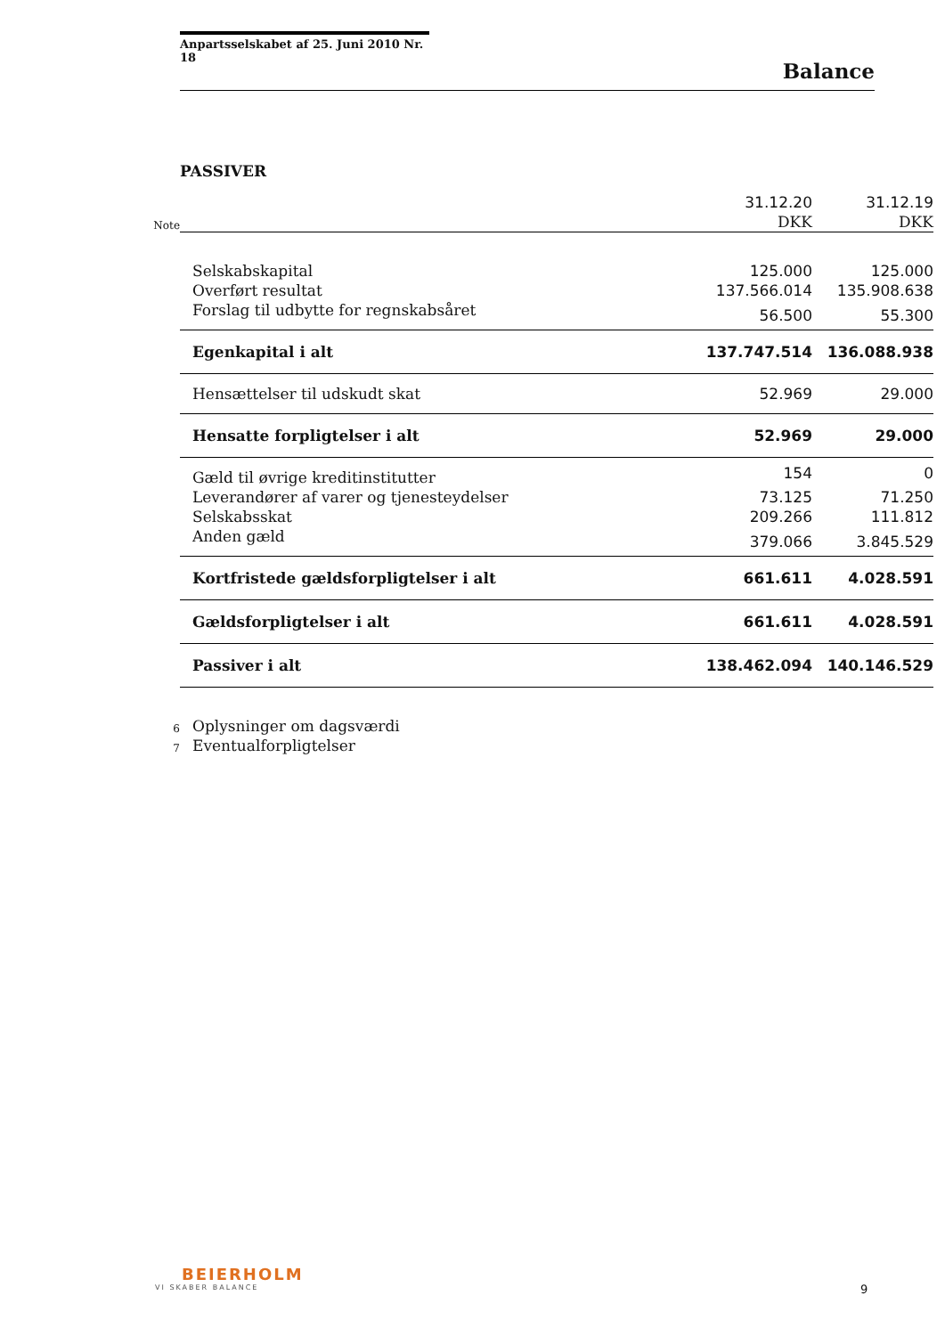Anpartsselskabet af 25. Juni 2010 Nr. 18
Balance
PASSIVER
| | | 31.12.20 | 31.12.19 |
| Note | | DKK | DKK |
| | Selskabskapital | 125.000 | 125.000 |
| | Overført resultat | 137.566.014 | 135.908.638 |
| | Forslag til udbytte for regnskabsåret | 56.500 | 55.300 |
| | Egenkapital i alt | 137.747.514 | 136.088.938 |
| | Hensættelser til udskudt skat | 52.969 | 29.000 |
| | Hensatte forpligtelser i alt | 52.969 | 29.000 |
| | Gæld til øvrige kreditinstitutter | 154 | 0 |
| | Leverandører af varer og tjenesteydelser | 73.125 | 71.250 |
| | Selskabsskat | 209.266 | 111.812 |
| | Anden gæld | 379.066 | 3.845.529 |
| | Kortfristede gældsforpligtelser i alt | 661.611 | 4.028.591 |
| | Gældsforpligtelser i alt | 661.611 | 4.028.591 |
| | Passiver i alt | 138.462.094 | 140.146.529 |
| 6 | Oplysninger om dagsværdi | | |
| 7 | Eventualforpligtelser | | |
BEIERHOLM
VI SKABER BALANCE
9